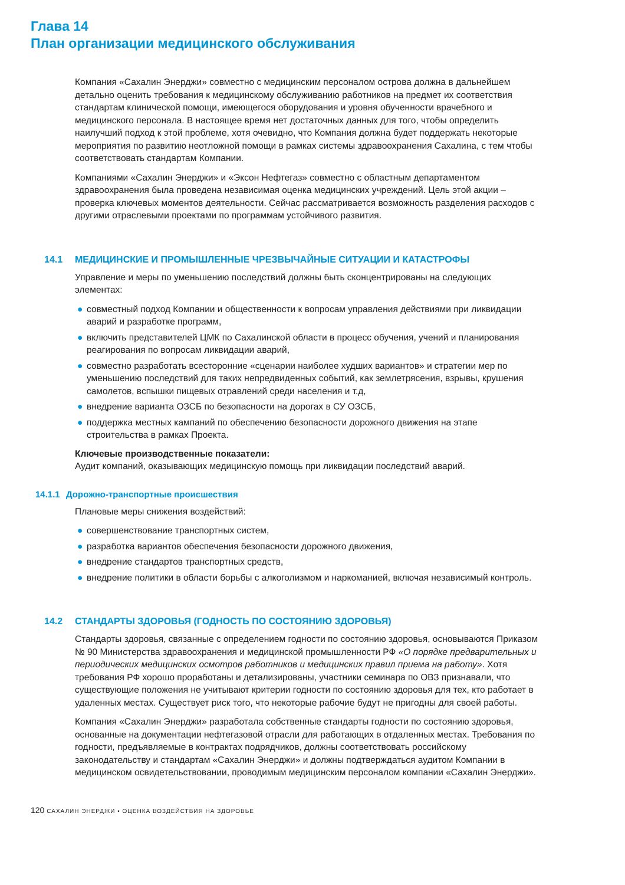Глава 14
План организации медицинского обслуживания
Компания «Сахалин Энерджи» совместно с медицинским персоналом острова должна в дальнейшем детально оценить требования к медицинскому обслуживанию работников на предмет их соответствия стандартам клинической помощи, имеющегося оборудования и уровня обученности врачебного и медицинского персонала. В настоящее время нет достаточных данных для того, чтобы определить наилучший подход к этой проблеме, хотя очевидно, что Компания должна будет поддержать некоторые мероприятия по развитию неотложной помощи в рамках системы здравоохранения Сахалина, с тем чтобы соответствовать стандартам Компании.
Компаниями «Сахалин Энерджи» и «Эксон Нефтегаз» совместно с областным департаментом здравоохранения была проведена независимая оценка медицинских учреждений. Цель этой акции – проверка ключевых моментов деятельности. Сейчас рассматривается возможность разделения расходов с другими отраслевыми проектами по программам устойчивого развития.
14.1 МЕДИЦИНСКИЕ И ПРОМЫШЛЕННЫЕ ЧРЕЗВЫЧАЙНЫЕ СИТУАЦИИ И КАТАСТРОФЫ
Управление и меры по уменьшению последствий должны быть сконцентрированы на следующих элементах:
● совместный подход Компании и общественности к вопросам управления действиями при ликвидации аварий и разработке программ,
● включить представителей ЦМК по Сахалинской области в процесс обучения, учений и планирования реагирования по вопросам ликвидации аварий,
● совместно разработать всесторонние «сценарии наиболее худших вариантов» и стратегии мер по уменьшению последствий для таких непредвиденных событий, как землетрясения, взрывы, крушения самолетов, вспышки пищевых отравлений среди населения и т.д,
● внедрение варианта ОЗСБ по безопасности на дорогах в СУ ОЗСБ,
● поддержка местных кампаний по обеспечению безопасности дорожного движения на этапе строительства в рамках Проекта.
Ключевые производственные показатели:
Аудит компаний, оказывающих медицинскую помощь при ликвидации последствий аварий.
14.1.1 Дорожно-транспортные происшествия
Плановые меры снижения воздействий:
● совершенствование транспортных систем,
● разработка вариантов обеспечения безопасности дорожного движения,
● внедрение стандартов транспортных средств,
● внедрение политики в области борьбы с алкоголизмом и наркоманией, включая независимый контроль.
14.2 СТАНДАРТЫ ЗДОРОВЬЯ (ГОДНОСТЬ ПО СОСТОЯНИЮ ЗДОРОВЬЯ)
Стандарты здоровья, связанные с определением годности по состоянию здоровья, основываются Приказом № 90 Министерства здравоохранения и медицинской промышленности РФ «О порядке предварительных и периодических медицинских осмотров работников и медицинских правил приема на работу». Хотя требования РФ хорошо проработаны и детализированы, участники семинара по ОВЗ признавали, что существующие положения не учитывают критерии годности по состоянию здоровья для тех, кто работает в удаленных местах. Существует риск того, что некоторые рабочие будут не пригодны для своей работы.
Компания «Сахалин Энерджи» разработала собственные стандарты годности по состоянию здоровья, основанные на документации нефтегазовой отрасли для работающих в отдаленных местах. Требования по годности, предъявляемые в контрактах подрядчиков, должны соответствовать российскому законодательству и стандартам «Сахалин Энерджи» и должны подтверждаться аудитом Компании в медицинском освидетельствовании, проводимым медицинским персоналом компании «Сахалин Энерджи».
120 САХАЛИН ЭНЕРДЖИ • ОЦЕНКА ВОЗДЕЙСТВИЯ НА ЗДОРОВЬЕ